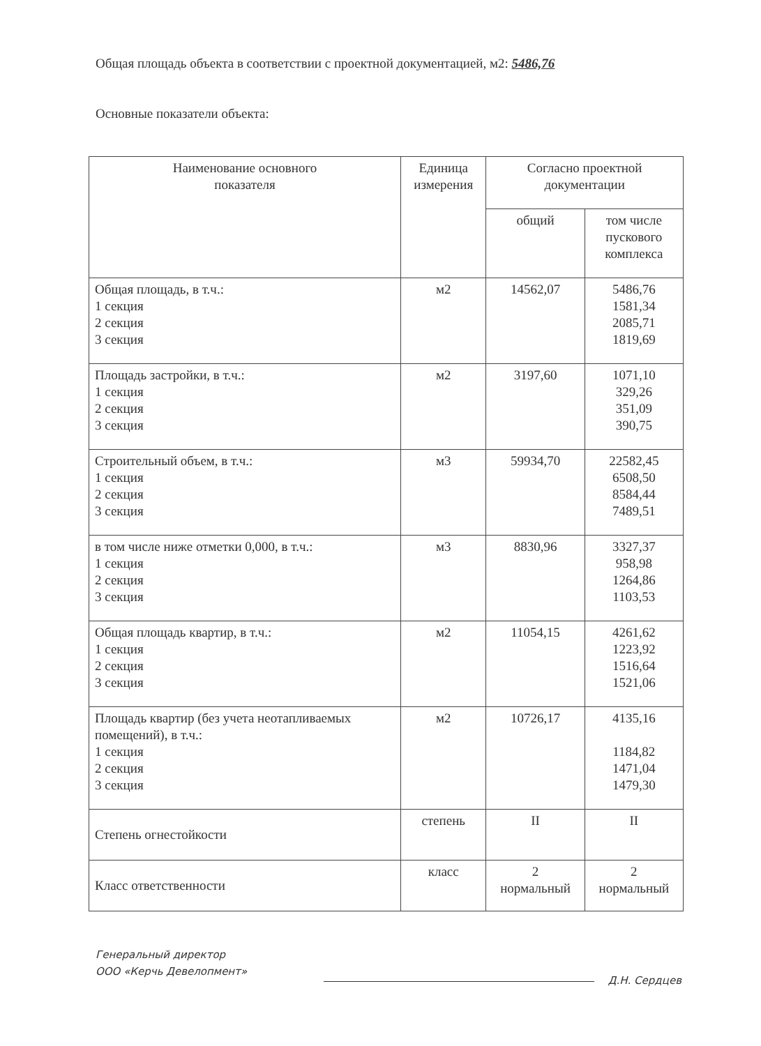Общая площадь объекта в соответствии с проектной документацией, м2: 5486,76
Основные показатели объекта:
| Наименование основного показателя | Единица измерения | Согласно проектной документации | |
| --- | --- | --- | --- |
| | | общий | том числе пускового комплекса |
| Общая площадь, в т.ч.: 1 секция 2 секция 3 секция | м2 | 14562,07 | 5486,76 1581,34 2085,71 1819,69 |
| Площадь застройки, в т.ч.: 1 секция 2 секция 3 секция | м2 | 3197,60 | 1071,10 329,26 351,09 390,75 |
| Строительный объем, в т.ч.: 1 секция 2 секция 3 секция | м3 | 59934,70 | 22582,45 6508,50 8584,44 7489,51 |
| в том числе ниже отметки 0,000, в т.ч.: 1 секция 2 секция 3 секция | м3 | 8830,96 | 3327,37 958,98 1264,86 1103,53 |
| Общая площадь квартир, в т.ч.: 1 секция 2 секция 3 секция | м2 | 11054,15 | 4261,62 1223,92 1516,64 1521,06 |
| Площадь квартир (без учета неотапливаемых помещений), в т.ч.: 1 секция 2 секция 3 секция | м2 | 10726,17 | 4135,16 1184,82 1471,04 1479,30 |
| Степень огнестойкости | степень | II | II |
| Класс ответственности | класс | 2 нормальный | 2 нормальный |
Генеральный директор
ООО «Керчь Девелопмент»
Д.Н. Сердцев